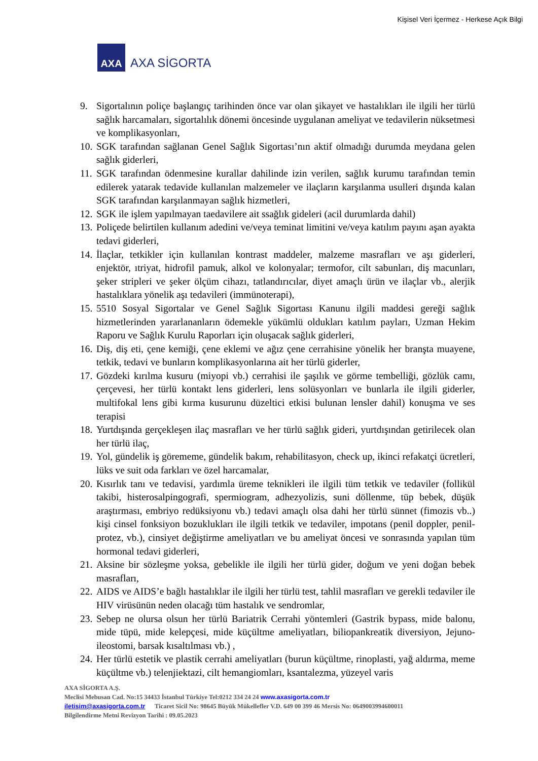Kişisel Veri İçermez - Herkese Açık Bilgi
AXA
AXA SİGORTA
9. Sigortalının poliçe başlangıç tarihinden önce var olan şikayet ve hastalıkları ile ilgili her türlü sağlık harcamaları, sigortalılık dönemi öncesinde uygulanan ameliyat ve tedavilerin nüksetmesi ve komplikasyonları,
10. SGK tarafından sağlanan Genel Sağlık Sigortası’nın aktif olmadığı durumda meydana gelen sağlık giderleri,
11. SGK tarafından ödenmesine kurallar dahilinde izin verilen, sağlık kurumu tarafından temin edilerek yatarak tedavide kullanılan malzemeler ve ilaçların karşılanma usulleri dışında kalan SGK tarafından karşılanmayan sağlık hizmetleri,
12. SGK ile işlem yapılmayan taedavilere ait ssağlık gideleri (acil durumlarda dahil)
13. Poliçede belirtilen kullanım adedini ve/veya teminat limitini ve/veya katılım payını aşan ayakta tedavi giderleri,
14. İlaçlar, tetkikler için kullanılan kontrast maddeler, malzeme masrafları ve aşı giderleri, enjektör, ıtriyat, hidrofil pamuk, alkol ve kolonyalar; termofor, cilt sabunları, diş macunları, şeker stripleri ve şeker ölçüm cihazı, tatlandırıcılar, diyet amaçlı ürün ve ilaçlar vb., alerjik hastalıklara yönelik aşı tedavileri (immünoterapi),
15. 5510 Sosyal Sigortalar ve Genel Sağlık Sigortası Kanunu ilgili maddesi gereği sağlık hizmetlerinden yararlananların ödemekle yükümlü oldukları katılım payları, Uzman Hekim Raporu ve Sağlık Kurulu Raporları için oluşacak sağlık giderleri,
16. Diş, diş eti, çene kemiği, çene eklemi ve ağız çene cerrahisine yönelik her branşta muayene, tetkik, tedavi ve bunların komplikasyonlarına ait her türlü giderler,
17. Gözdeki kırılma kusuru (miyopi vb.) cerrahisi ile şaşılık ve görme tembelliği, gözlük camı, çerçevesi, her türlü kontakt lens giderleri, lens solüsyonları ve bunlarla ile ilgili giderler, multifokal lens gibi kırma kusurunu düzeltici etkisi bulunan lensler dahil) konuşma ve ses terapisi
18. Yurtdışında gerçekleşen ilaç masrafları ve her türlü sağlık gideri, yurtdışından getirilecek olan her türlü ilaç,
19. Yol, gündelik iş görememe, gündelik bakım, rehabilitasyon, check up, ikinci refakatçi ücretleri, lüks ve suit oda farkları ve özel harcamalar,
20. Kısırlık tanı ve tedavisi, yardımla üreme teknikleri ile ilgili tüm tetkik ve tedaviler (follikül takibi, histerosalpingografi, spermiogram, adhezyolizis, suni döllenme, tüp bebek, düşük araştırması, embriyo redüksiyonu vb.) tedavi amaçlı olsa dahi her türlü sünnet (fimozis vb..) kişi cinsel fonksiyon bozuklukları ile ilgili tetkik ve tedaviler, impotans (penil doppler, penil-protez, vb.), cinsiyet değiştirme ameliyatları ve bu ameliyat öncesi ve sonrasında yapılan tüm hormonal tedavi giderleri,
21. Aksine bir sözleşme yoksa, gebelikle ile ilgili her türlü gider, doğum ve yeni doğan bebek masrafları,
22. AIDS ve AIDS’e bağlı hastalıklar ile ilgili her türlü test, tahlil masrafları ve gerekli tedaviler ile HIV virüsünün neden olacağı tüm hastalık ve sendromlar,
23. Sebep ne olursa olsun her türlü Bariatrik Cerrahi yöntemleri (Gastrik bypass, mide balonu, mide tüpü, mide kelepçesi, mide küçültme ameliyatları, biliopankreatik diversiyon, Jejuno-ileostomi, barsak kısaltılması vb.) ,
24. Her türlü estetik ve plastik cerrahi ameliyatları (burun küçültme, rinoplasti, yağ aldırma, meme küçültme vb.) telenjiektazi, cilt hemangiomları, ksantalezma, yüzeyel varis
AXA SİGORTA A.Ş.
Meclisi Mebusan Cad. No:15 34433 İstanbul Türkiye Tel:0212 334 24 24 www.axasigorta.com.tr
iletisim@axasigorta.com.tr Ticaret Sicil No: 98645 Büyük Mükellefler V.D. 649 00 399 46 Mersis No: 0649003994600011
Bilgilendirme Metni Revizyon Tarihi : 09.05.2023